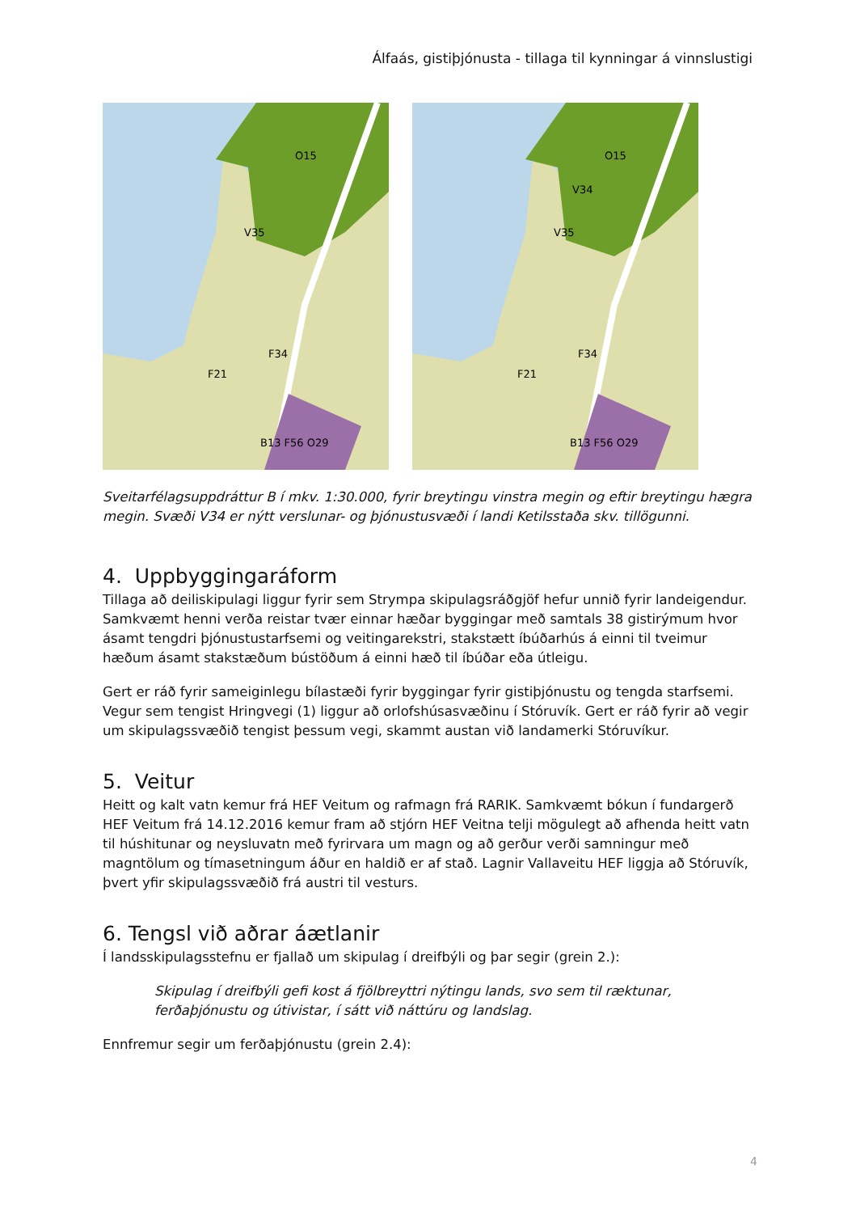Álfaás, gistiþjónusta - tillaga til kynningar á vinnslustigi
O15
V35
F34
F21
B13 F56 O29
O15
V34
V35
F34
F21
B13 F56 O29
Sveitarfélagsuppdráttur B í mkv. 1:30.000, fyrir breytingu vinstra megin og eftir breytingu hægra megin. Svæði V34 er nýtt verslunar- og þjónustusvæði í landi Ketilsstaða skv. tillögunni.
4. Uppbyggingaráform
Tillaga að deiliskipulagi liggur fyrir sem Strympa skipulagsráðgjöf hefur unnið fyrir landeigendur. Samkvæmt henni verða reistar tvær einnar hæðar byggingar með samtals 38 gistirýmum hvor ásamt tengdri þjónustustarfsemi og veitingarekstri, stakstætt íbúðarhús á einni til tveimur hæðum ásamt stakstæðum bústöðum á einni hæð til íbúðar eða útleigu.
Gert er ráð fyrir sameiginlegu bílastæði fyrir byggingar fyrir gistiþjónustu og tengda starfsemi. Vegur sem tengist Hringvegi (1) liggur að orlofshúsasvæðinu í Stóruvík. Gert er ráð fyrir að vegir um skipulagssvæðið tengist þessum vegi, skammt austan við landamerki Stóruvíkur.
5. Veitur
Heitt og kalt vatn kemur frá HEF Veitum og rafmagn frá RARIK. Samkvæmt bókun í fundargerð HEF Veitum frá 14.12.2016 kemur fram að stjórn HEF Veitna telji mögulegt að afhenda heitt vatn til húshitunar og neysluvatn með fyrirvara um magn og að gerður verði samningur með magntölum og tímasetningum áður en haldið er af stað. Lagnir Vallaveitu HEF liggja að Stóruvík, þvert yfir skipulagssvæðið frá austri til vesturs.
6. Tengsl við aðrar áætlanir
Í landsskipulagsstefnu er fjallað um skipulag í dreifbýli og þar segir (grein 2.):
Skipulag í dreifbýli gefi kost á fjölbreyttri nýtingu lands, svo sem til ræktunar, ferðaþjónustu og útivistar, í sátt við náttúru og landslag.
Ennfremur segir um ferðaþjónustu (grein 2.4):
4